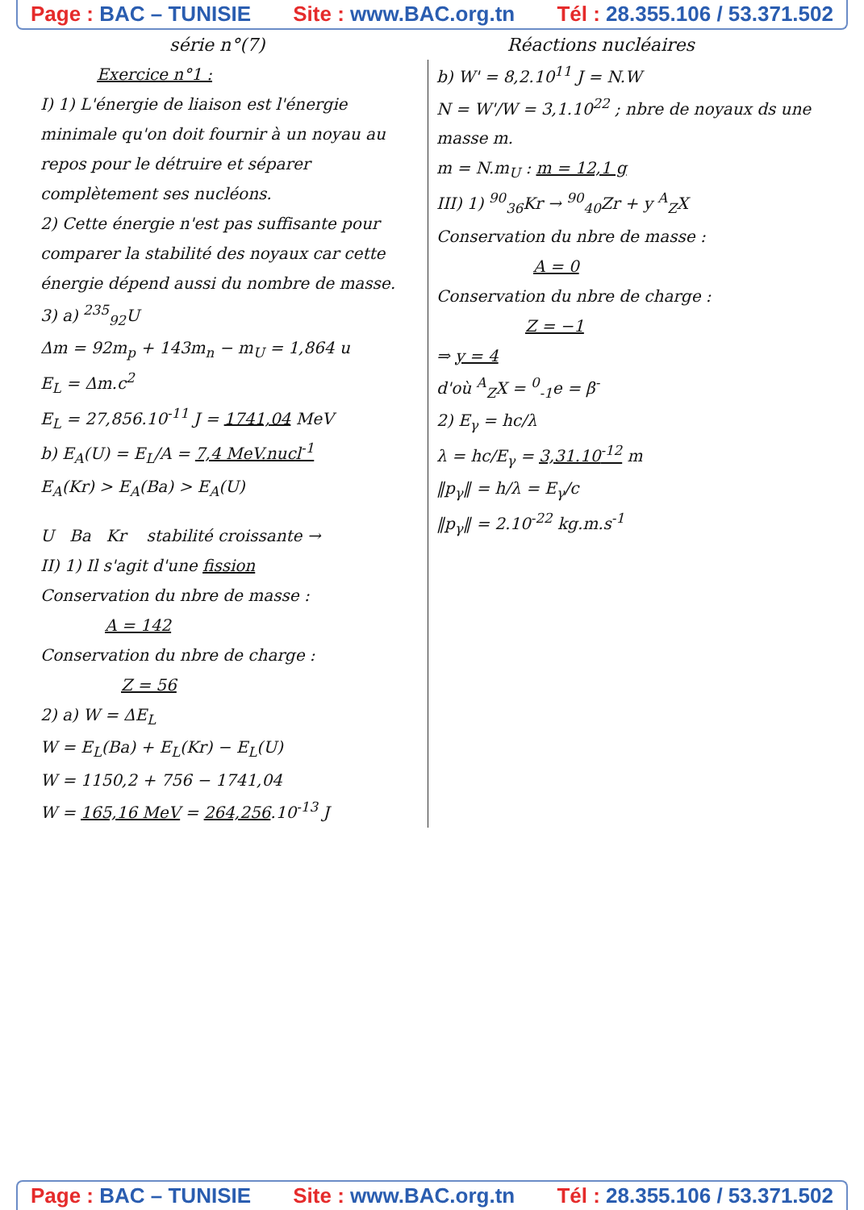Page : BAC – TUNISIE Site : www.BAC.org.tn Tél : 28.355.106 / 53.371.502
série n°(7) Réactions nucléaires
Exercice n°1 :
I) 1) L'énergie de liaison est l'énergie minimale qu'on doit fournir à un noyau au repos pour le détruire et séparer complètement ses nucléons.
2) Cette énergie n'est pas suffisante pour comparer la stabilité des noyaux car cette énergie dépend aussi du nombre de masse.
3) a) <sup>235</sup><sub>92</sub>U
Δm = 92m<sub>p</sub> + 143m<sub>n</sub> − m<sub>U</sub> = 1,864 u
E<sub>L</sub> = Δm.c<sup>2</sup>
E<sub>L</sub> = 27,856.10<sup>-11</sup> J = 1741,04 MeV
b) E<sub>A</sub>(U) = E<sub>L</sub>/A = 7,4 MeV.nucl<sup>-1</sup>
E<sub>A</sub>(Kr) > E<sub>A</sub>(Ba) > E<sub>A</sub>(U)
U Ba Kr stabilité croissante →
II) 1) Il s'agit d'une fission
Conservation du nbre de masse :
A = 142
Conservation du nbre de charge :
Z = 56
2) a) W = ΔE<sub>L</sub>
W = E<sub>L</sub>(Ba) + E<sub>L</sub>(Kr) − E<sub>L</sub>(U)
W = 1150,2 + 756 − 1741,04
W = 165,16 MeV = 264,256.10<sup>-13</sup> J
b) W' = 8,2.10<sup>11</sup> J = N.W
N = W'/W = 3,1.10<sup>22</sup> ; nbre de noyaux ds une masse m.
m = N.m<sub>U</sub> : m = 12,1 g
III) 1) <sup>90</sup><sub>36</sub>Kr → <sup>90</sup><sub>40</sub>Zr + y <sup>A</sup><sub>Z</sub>X
Conservation du nbre de masse :
A = 0
Conservation du nbre de charge :
Z = −1
⇒ y = 4
d'où <sup>A</sup><sub>Z</sub>X = <sup>0</sup><sub>-1</sub>e = β<sup>-</sup>
2) E<sub>γ</sub> = hc/λ
λ = hc/E<sub>γ</sub> = 3,31.10<sup>-12</sup> m
‖p<sub>γ</sub>‖ = h/λ = E<sub>γ</sub>/c
‖p<sub>γ</sub>‖ = 2.10<sup>-22</sup> kg.m.s<sup>-1</sup>
Page : BAC – TUNISIE Site : www.BAC.org.tn Tél : 28.355.106 / 53.371.502